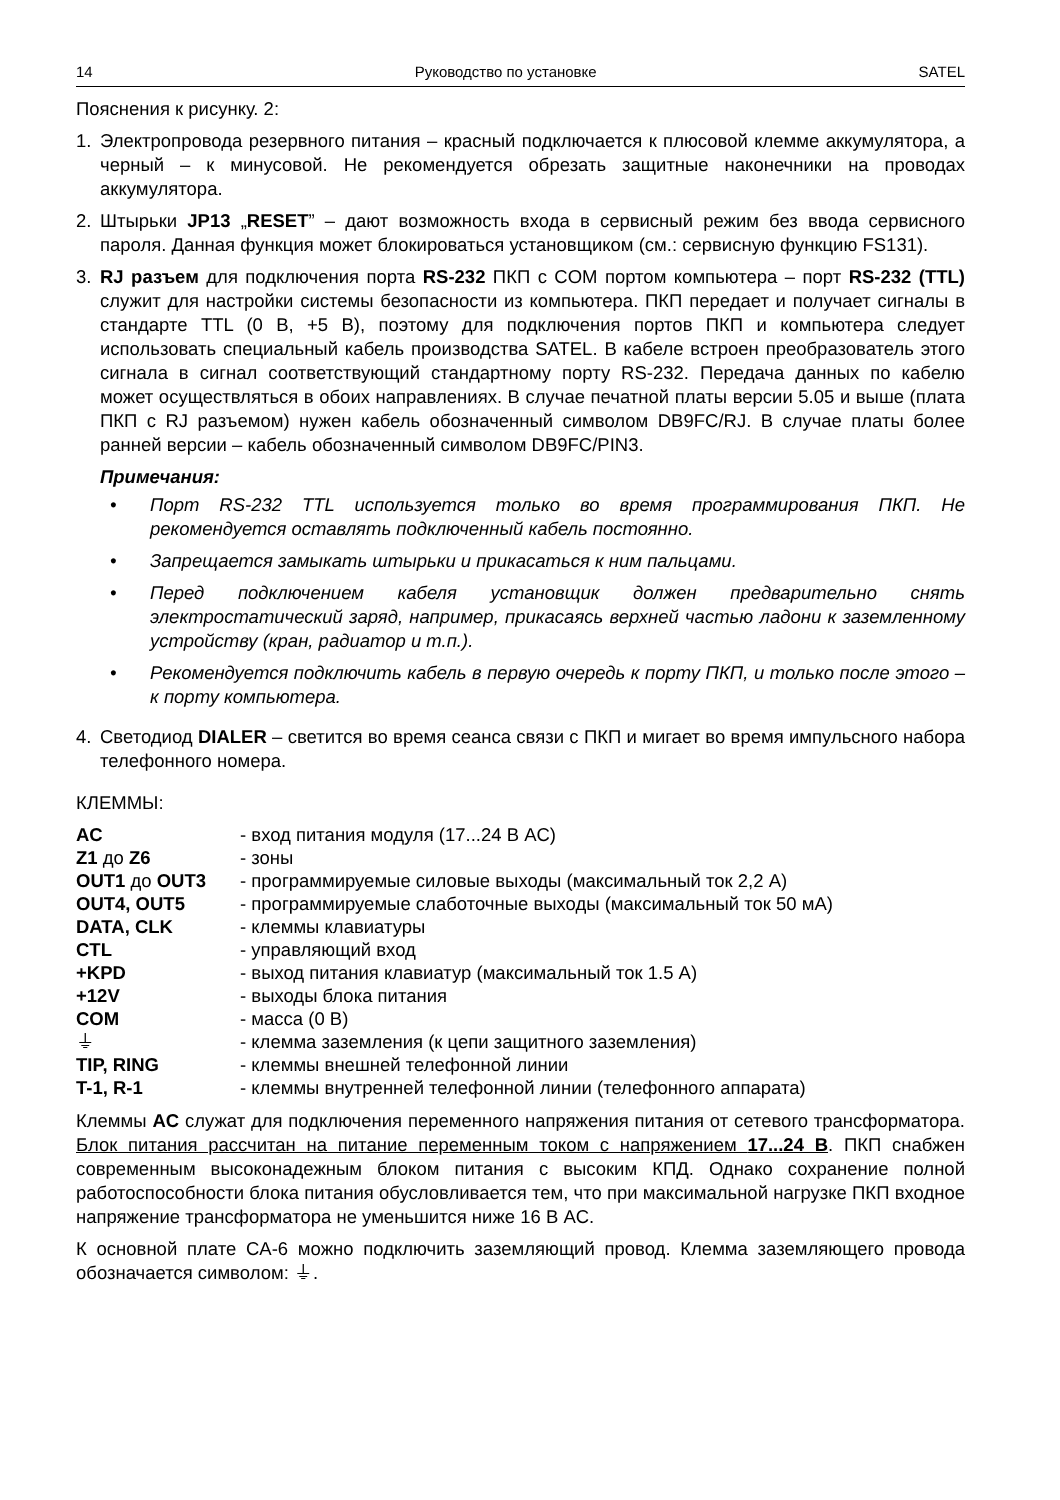14 Руководство по установке SATEL
Пояснения к рисунку. 2:
1. Электропровода резервного питания – красный подключается к плюсовой клемме аккумулятора, а черный – к минусовой. Не рекомендуется обрезать защитные наконечники на проводах аккумулятора.
2. Штырьки JP13 „RESET” – дают возможность входа в сервисный режим без ввода сервисного пароля. Данная функция может блокироваться установщиком (см.: сервисную функцию FS131).
3. RJ разъем для подключения порта RS-232 ПКП с COM портом компьютера – порт RS-232 (TTL) служит для настройки системы безопасности из компьютера. ПКП передает и получает сигналы в стандарте TTL (0 В, +5 В), поэтому для подключения портов ПКП и компьютера следует использовать специальный кабель производства SATEL. В кабеле встроен преобразователь этого сигнала в сигнал соответствующий стандартному порту RS-232. Передача данных по кабелю может осуществляться в обоих направлениях. В случае печатной платы версии 5.05 и выше (плата ПКП с RJ разъемом) нужен кабель обозначенный символом DB9FC/RJ. В случае платы более ранней версии – кабель обозначенный символом DB9FC/PIN3.
Примечания:
• Порт RS-232 TTL используется только во время программирования ПКП. Не рекомендуется оставлять подключенный кабель постоянно.
• Запрещается замыкать штырьки и прикасаться к ним пальцами.
• Перед подключением кабеля установщик должен предварительно снять электростатический заряд, например, прикасаясь верхней частью ладони к заземленному устройству (кран, радиатор и т.п.).
• Рекомендуется подключить кабель в первую очередь к порту ПКП, и только после этого – к порту компьютера.
4. Светодиод DIALER – светится во время сеанса связи с ПКП и мигает во время импульсного набора телефонного номера.
КЛЕММЫ:
| AC | - вход питания модуля (17...24 В AC) |
| Z1 до Z6 | - зоны |
| OUT1 до OUT3 | - программируемые силовые выходы (максимальный ток 2,2 A) |
| OUT4, OUT5 | - программируемые слаботочные выходы (максимальный ток 50 мA) |
| DATA, CLK | - клеммы клавиатуры |
| CTL | - управляющий вход |
| +KPD | - выход питания клавиатур (максимальный ток 1.5 A) |
| +12V | - выходы блока питания |
| COM | - масса (0 В) |
| ⏚ | - клемма заземления (к цепи защитного заземления) |
| TIP, RING | - клеммы внешней телефонной линии |
| T-1, R-1 | - клеммы внутренней телефонной линии (телефонного аппарата) |
Клеммы AC служат для подключения переменного напряжения питания от сетевого трансформатора. Блок питания рассчитан на питание переменным током с напряжением 17...24 В. ПКП снабжен современным высоконадежным блоком питания с высоким КПД. Однако сохранение полной работоспособности блока питания обусловливается тем, что при максимальной нагрузке ПКП входное напряжение трансформатора не уменьшится ниже 16 В AC.
К основной плате CA-6 можно подключить заземляющий провод. Клемма заземляющего провода обозначается символом: ⏚.